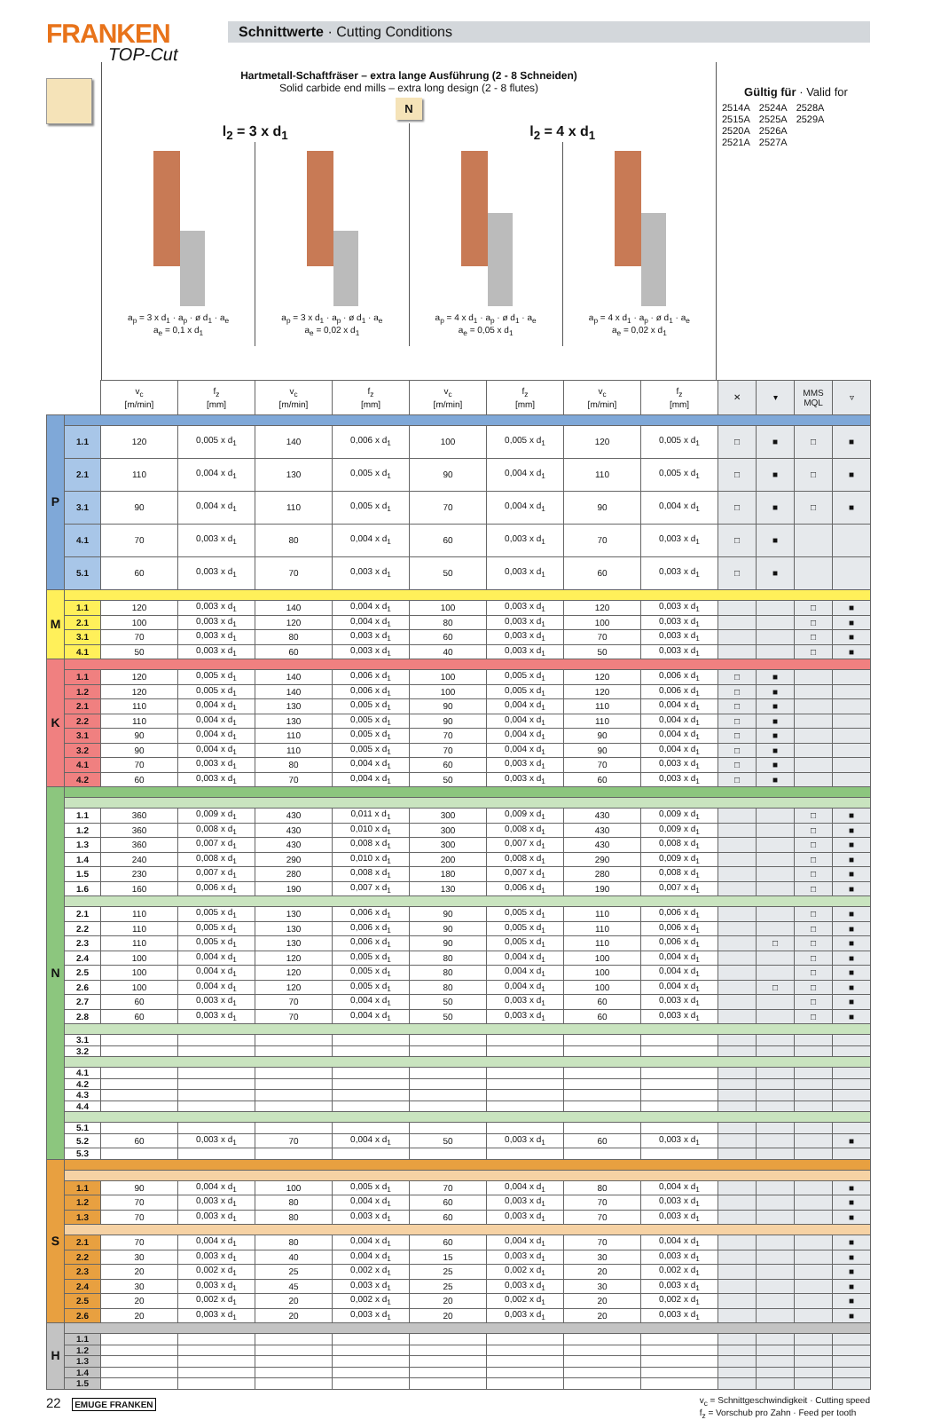FRANKEN
TOP-Cut
Schnittwerte · Cutting Conditions
Hartmetall-Schaftfräser – extra lange Ausführung (2 - 8 Schneiden)
Solid carbide end mills – extra long design (2 - 8 flutes)
N
l<sub>2</sub> = 3 x d<sub>1</sub>
a<sub>p</sub> = 3 x d<sub>1</sub> · a<sub>p</sub> · ø d<sub>1</sub> · a<sub>e</sub>
a<sub>e</sub> = 0,1 x d<sub>1</sub>
a<sub>p</sub> = 3 x d<sub>1</sub> · a<sub>p</sub> · ø d<sub>1</sub> · a<sub>e</sub>
a<sub>e</sub> = 0,02 x d<sub>1</sub>
l<sub>2</sub> = 4 x d<sub>1</sub>
a<sub>p</sub> = 4 x d<sub>1</sub> · a<sub>p</sub> · ø d<sub>1</sub> · a<sub>e</sub>
a<sub>e</sub> = 0,05 x d<sub>1</sub>
a<sub>p</sub> = 4 x d<sub>1</sub> · a<sub>p</sub> · ø d<sub>1</sub> · a<sub>e</sub>
a<sub>e</sub> = 0,02 x d<sub>1</sub>
Gültig für · Valid for
| 2514A | 2524A | 2528A |
| 2515A | 2525A | 2529A |
| 2520A | 2526A | |
| 2521A | 2527A | |
| | | v<sub>c</sub> [m/min] | f<sub>z</sub> [mm] | v<sub>c</sub> [m/min] | f<sub>z</sub> [mm] | v<sub>c</sub> [m/min] | f<sub>z</sub> [mm] | v<sub>c</sub> [m/min] | f<sub>z</sub> [mm] | ✕ | ▾ | MMS MQL | ▿ |
| --- | --- | --- | --- | --- | --- | --- | --- | --- | --- | --- | --- | --- | --- |
| P | | | | | | | | | | | | | |
| | 1.1 | 120 | 0,005 x d<sub>1</sub> | 140 | 0,006 x d<sub>1</sub> | 100 | 0,005 x d<sub>1</sub> | 120 | 0,005 x d<sub>1</sub> | □ | ■ | □ | ■ |
| | 2.1 | 110 | 0,004 x d<sub>1</sub> | 130 | 0,005 x d<sub>1</sub> | 90 | 0,004 x d<sub>1</sub> | 110 | 0,005 x d<sub>1</sub> | □ | ■ | □ | ■ |
| | 3.1 | 90 | 0,004 x d<sub>1</sub> | 110 | 0,005 x d<sub>1</sub> | 70 | 0,004 x d<sub>1</sub> | 90 | 0,004 x d<sub>1</sub> | □ | ■ | □ | ■ |
| | 4.1 | 70 | 0,003 x d<sub>1</sub> | 80 | 0,004 x d<sub>1</sub> | 60 | 0,003 x d<sub>1</sub> | 70 | 0,003 x d<sub>1</sub> | □ | ■ | | |
| | 5.1 | 60 | 0,003 x d<sub>1</sub> | 70 | 0,003 x d<sub>1</sub> | 50 | 0,003 x d<sub>1</sub> | 60 | 0,003 x d<sub>1</sub> | □ | ■ | | |
| M | | | | | | | | | | | | | |
| | 1.1 | 120 | 0,003 x d<sub>1</sub> | 140 | 0,004 x d<sub>1</sub> | 100 | 0,003 x d<sub>1</sub> | 120 | 0,003 x d<sub>1</sub> | | | □ | ■ |
| | 2.1 | 100 | 0,003 x d<sub>1</sub> | 120 | 0,004 x d<sub>1</sub> | 80 | 0,003 x d<sub>1</sub> | 100 | 0,003 x d<sub>1</sub> | | | □ | ■ |
| | 3.1 | 70 | 0,003 x d<sub>1</sub> | 80 | 0,003 x d<sub>1</sub> | 60 | 0,003 x d<sub>1</sub> | 70 | 0,003 x d<sub>1</sub> | | | □ | ■ |
| | 4.1 | 50 | 0,003 x d<sub>1</sub> | 60 | 0,003 x d<sub>1</sub> | 40 | 0,003 x d<sub>1</sub> | 50 | 0,003 x d<sub>1</sub> | | | □ | ■ |
| K | | | | | | | | | | | | | |
| | 1.1 | 120 | 0,005 x d<sub>1</sub> | 140 | 0,006 x d<sub>1</sub> | 100 | 0,005 x d<sub>1</sub> | 120 | 0,006 x d<sub>1</sub> | □ | ■ | | |
| | 1.2 | 120 | 0,005 x d<sub>1</sub> | 140 | 0,006 x d<sub>1</sub> | 100 | 0,005 x d<sub>1</sub> | 120 | 0,006 x d<sub>1</sub> | □ | ■ | | |
| | 2.1 | 110 | 0,004 x d<sub>1</sub> | 130 | 0,005 x d<sub>1</sub> | 90 | 0,004 x d<sub>1</sub> | 110 | 0,004 x d<sub>1</sub> | □ | ■ | | |
| | 2.2 | 110 | 0,004 x d<sub>1</sub> | 130 | 0,005 x d<sub>1</sub> | 90 | 0,004 x d<sub>1</sub> | 110 | 0,004 x d<sub>1</sub> | □ | ■ | | |
| | 3.1 | 90 | 0,004 x d<sub>1</sub> | 110 | 0,005 x d<sub>1</sub> | 70 | 0,004 x d<sub>1</sub> | 90 | 0,004 x d<sub>1</sub> | □ | ■ | | |
| | 3.2 | 90 | 0,004 x d<sub>1</sub> | 110 | 0,005 x d<sub>1</sub> | 70 | 0,004 x d<sub>1</sub> | 90 | 0,004 x d<sub>1</sub> | □ | ■ | | |
| | 4.1 | 70 | 0,003 x d<sub>1</sub> | 80 | 0,004 x d<sub>1</sub> | 60 | 0,003 x d<sub>1</sub> | 70 | 0,003 x d<sub>1</sub> | □ | ■ | | |
| | 4.2 | 60 | 0,003 x d<sub>1</sub> | 70 | 0,004 x d<sub>1</sub> | 50 | 0,003 x d<sub>1</sub> | 60 | 0,003 x d<sub>1</sub> | □ | ■ | | |
| N | | | | | | | | | | | | | |
| | 1.1 | 360 | 0,009 x d<sub>1</sub> | 430 | 0,011 x d<sub>1</sub> | 300 | 0,009 x d<sub>1</sub> | 430 | 0,009 x d<sub>1</sub> | | | □ | ■ |
| | 1.2 | 360 | 0,008 x d<sub>1</sub> | 430 | 0,010 x d<sub>1</sub> | 300 | 0,008 x d<sub>1</sub> | 430 | 0,009 x d<sub>1</sub> | | | □ | ■ |
| | 1.3 | 360 | 0,007 x d<sub>1</sub> | 430 | 0,008 x d<sub>1</sub> | 300 | 0,007 x d<sub>1</sub> | 430 | 0,008 x d<sub>1</sub> | | | □ | ■ |
| | 1.4 | 240 | 0,008 x d<sub>1</sub> | 290 | 0,010 x d<sub>1</sub> | 200 | 0,008 x d<sub>1</sub> | 290 | 0,009 x d<sub>1</sub> | | | □ | ■ |
| | 1.5 | 230 | 0,007 x d<sub>1</sub> | 280 | 0,008 x d<sub>1</sub> | 180 | 0,007 x d<sub>1</sub> | 280 | 0,008 x d<sub>1</sub> | | | □ | ■ |
| | 1.6 | 160 | 0,006 x d<sub>1</sub> | 190 | 0,007 x d<sub>1</sub> | 130 | 0,006 x d<sub>1</sub> | 190 | 0,007 x d<sub>1</sub> | | | □ | ■ |
| | 2.1 | 110 | 0,005 x d<sub>1</sub> | 130 | 0,006 x d<sub>1</sub> | 90 | 0,005 x d<sub>1</sub> | 110 | 0,006 x d<sub>1</sub> | | | □ | ■ |
| | 2.2 | 110 | 0,005 x d<sub>1</sub> | 130 | 0,006 x d<sub>1</sub> | 90 | 0,005 x d<sub>1</sub> | 110 | 0,006 x d<sub>1</sub> | | | □ | ■ |
| | 2.3 | 110 | 0,005 x d<sub>1</sub> | 130 | 0,006 x d<sub>1</sub> | 90 | 0,005 x d<sub>1</sub> | 110 | 0,006 x d<sub>1</sub> | | □ | □ | ■ |
| | 2.4 | 100 | 0,004 x d<sub>1</sub> | 120 | 0,005 x d<sub>1</sub> | 80 | 0,004 x d<sub>1</sub> | 100 | 0,004 x d<sub>1</sub> | | | □ | ■ |
| | 2.5 | 100 | 0,004 x d<sub>1</sub> | 120 | 0,005 x d<sub>1</sub> | 80 | 0,004 x d<sub>1</sub> | 100 | 0,004 x d<sub>1</sub> | | | □ | ■ |
| | 2.6 | 100 | 0,004 x d<sub>1</sub> | 120 | 0,005 x d<sub>1</sub> | 80 | 0,004 x d<sub>1</sub> | 100 | 0,004 x d<sub>1</sub> | | □ | □ | ■ |
| | 2.7 | 60 | 0,003 x d<sub>1</sub> | 70 | 0,004 x d<sub>1</sub> | 50 | 0,003 x d<sub>1</sub> | 60 | 0,003 x d<sub>1</sub> | | | □ | ■ |
| | 2.8 | 60 | 0,003 x d<sub>1</sub> | 70 | 0,004 x d<sub>1</sub> | 50 | 0,003 x d<sub>1</sub> | 60 | 0,003 x d<sub>1</sub> | | | □ | ■ |
| | 3.1 | | | | | | | | | | | | |
| | 3.2 | | | | | | | | | | | | |
| | 4.1 | | | | | | | | | | | | |
| | 4.2 | | | | | | | | | | | | |
| | 4.3 | | | | | | | | | | | | |
| | 4.4 | | | | | | | | | | | | |
| | 5.1 | | | | | | | | | | | | |
| | 5.2 | 60 | 0,003 x d<sub>1</sub> | 70 | 0,004 x d<sub>1</sub> | 50 | 0,003 x d<sub>1</sub> | 60 | 0,003 x d<sub>1</sub> | | | | ■ |
| | 5.3 | | | | | | | | | | | | |
| S | | | | | | | | | | | | | |
| | 1.1 | 90 | 0,004 x d<sub>1</sub> | 100 | 0,005 x d<sub>1</sub> | 70 | 0,004 x d<sub>1</sub> | 80 | 0,004 x d<sub>1</sub> | | | | ■ |
| | 1.2 | 70 | 0,003 x d<sub>1</sub> | 80 | 0,004 x d<sub>1</sub> | 60 | 0,003 x d<sub>1</sub> | 70 | 0,003 x d<sub>1</sub> | | | | ■ |
| | 1.3 | 70 | 0,003 x d<sub>1</sub> | 80 | 0,003 x d<sub>1</sub> | 60 | 0,003 x d<sub>1</sub> | 70 | 0,003 x d<sub>1</sub> | | | | ■ |
| | 2.1 | 70 | 0,004 x d<sub>1</sub> | 80 | 0,004 x d<sub>1</sub> | 60 | 0,004 x d<sub>1</sub> | 70 | 0,004 x d<sub>1</sub> | | | | ■ |
| | 2.2 | 30 | 0,003 x d<sub>1</sub> | 40 | 0,004 x d<sub>1</sub> | 15 | 0,003 x d<sub>1</sub> | 30 | 0,003 x d<sub>1</sub> | | | | ■ |
| | 2.3 | 20 | 0,002 x d<sub>1</sub> | 25 | 0,002 x d<sub>1</sub> | 25 | 0,002 x d<sub>1</sub> | 20 | 0,002 x d<sub>1</sub> | | | | ■ |
| | 2.4 | 30 | 0,003 x d<sub>1</sub> | 45 | 0,003 x d<sub>1</sub> | 25 | 0,003 x d<sub>1</sub> | 30 | 0,003 x d<sub>1</sub> | | | | ■ |
| | 2.5 | 20 | 0,002 x d<sub>1</sub> | 20 | 0,002 x d<sub>1</sub> | 20 | 0,002 x d<sub>1</sub> | 20 | 0,002 x d<sub>1</sub> | | | | ■ |
| | 2.6 | 20 | 0,003 x d<sub>1</sub> | 20 | 0,003 x d<sub>1</sub> | 20 | 0,003 x d<sub>1</sub> | 20 | 0,003 x d<sub>1</sub> | | | | ■ |
| H | | | | | | | | | | | | | |
| | 1.1 | | | | | | | | | | | | |
| | 1.2 | | | | | | | | | | | | |
| | 1.3 | | | | | | | | | | | | |
| | 1.4 | | | | | | | | | | | | |
| | 1.5 | | | | | | | | | | | | |
22 EMUGE FRANKEN v<sub>c</sub> = Schnittgeschwindigkeit · Cutting speed
f<sub>z</sub> = Vorschub pro Zahn · Feed per tooth